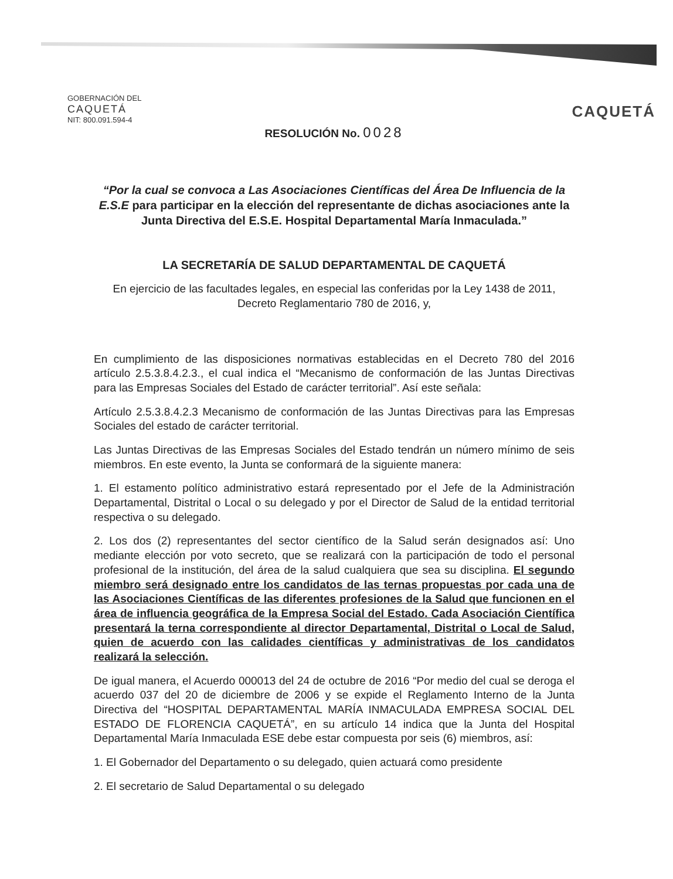GOBERNACIÓN DEL
CAQUETÁ
NIT: 800.091.594-4
CAQUETÁ
RESOLUCIÓN No. 0028
“Por la cual se convoca a Las Asociaciones Científicas del Área De Influencia de la E.S.E para participar en la elección del representante de dichas asociaciones ante la Junta Directiva del E.S.E. Hospital Departamental María Inmaculada.”
LA SECRETARÍA DE SALUD DEPARTAMENTAL DE CAQUETÁ
En ejercicio de las facultades legales, en especial las conferidas por la Ley 1438 de 2011, Decreto Reglamentario 780 de 2016, y,
En cumplimiento de las disposiciones normativas establecidas en el Decreto 780 del 2016 artículo 2.5.3.8.4.2.3., el cual indica el “Mecanismo de conformación de las Juntas Directivas para las Empresas Sociales del Estado de carácter territorial”. Así este señala:
Artículo 2.5.3.8.4.2.3 Mecanismo de conformación de las Juntas Directivas para las Empresas Sociales del estado de carácter territorial.
Las Juntas Directivas de las Empresas Sociales del Estado tendrán un número mínimo de seis miembros. En este evento, la Junta se conformará de la siguiente manera:
1. El estamento político administrativo estará representado por el Jefe de la Administración Departamental, Distrital o Local o su delegado y por el Director de Salud de la entidad territorial respectiva o su delegado.
2. Los dos (2) representantes del sector científico de la Salud serán designados así: Uno mediante elección por voto secreto, que se realizará con la participación de todo el personal profesional de la institución, del área de la salud cualquiera que sea su disciplina. El segundo miembro será designado entre los candidatos de las ternas propuestas por cada una de las Asociaciones Científicas de las diferentes profesiones de la Salud que funcionen en el área de influencia geográfica de la Empresa Social del Estado. Cada Asociación Científica presentará la terna correspondiente al director Departamental, Distrital o Local de Salud, quien de acuerdo con las calidades científicas y administrativas de los candidatos realizará la selección.
De igual manera, el Acuerdo 000013 del 24 de octubre de 2016 “Por medio del cual se deroga el acuerdo 037 del 20 de diciembre de 2006 y se expide el Reglamento Interno de la Junta Directiva del “HOSPITAL DEPARTAMENTAL MARÍA INMACULADA EMPRESA SOCIAL DEL ESTADO DE FLORENCIA CAQUETÁ”, en su artículo 14 indica que la Junta del Hospital Departamental María Inmaculada ESE debe estar compuesta por seis (6) miembros, así:
1. El Gobernador del Departamento o su delegado, quien actuará como presidente
2. El secretario de Salud Departamental o su delegado